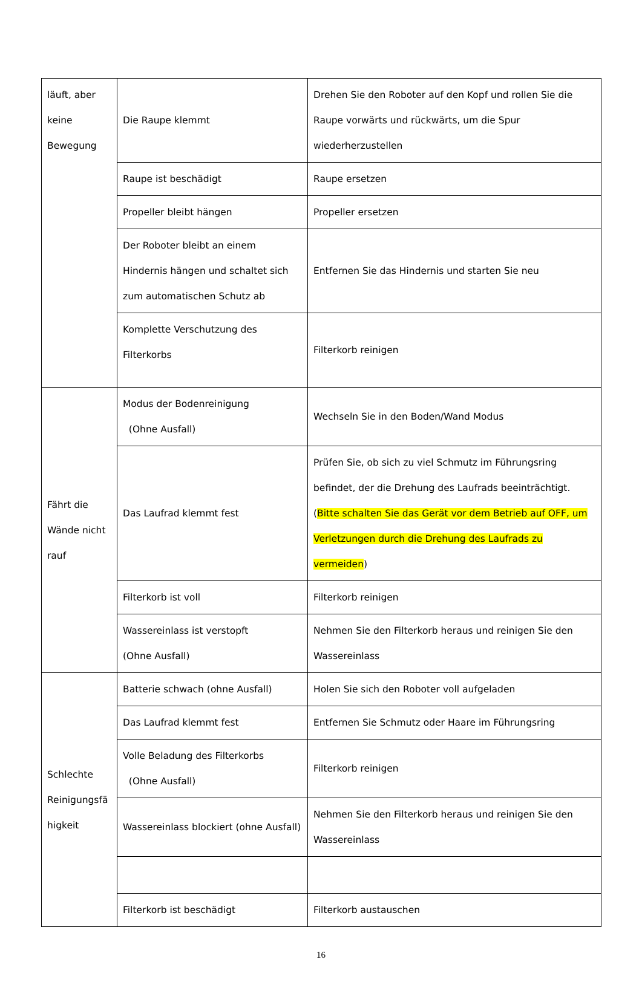| läuft, aber keine Bewegung | Die Raupe klemmt | Drehen Sie den Roboter auf den Kopf und rollen Sie die Raupe vorwärts und rückwärts, um die Spur wiederherzustellen |
| | Raupe ist beschädigt | Raupe ersetzen |
| | Propeller bleibt hängen | Propeller ersetzen |
| | Der Roboter bleibt an einem Hindernis hängen und schaltet sich zum automatischen Schutz ab | Entfernen Sie das Hindernis und starten Sie neu |
| | Komplette Verschutzung des Filterkorbs | Filterkorb reinigen |
| Fährt die Wände nicht rauf | Modus der Bodenreinigung (Ohne Ausfall) | Wechseln Sie in den Boden/Wand Modus |
| | Das Laufrad klemmt fest | Prüfen Sie, ob sich zu viel Schmutz im Führungsring befindet, der die Drehung des Laufrads beeinträchtigt. ( Bitte schalten Sie das Gerät vor dem Betrieb auf OFF, um Verletzungen durch die Drehung des Laufrads zu vermeiden ) |
| | Filterkorb ist voll | Filterkorb reinigen |
| | Wassereinlass ist verstopft (Ohne Ausfall) | Nehmen Sie den Filterkorb heraus und reinigen Sie den Wassereinlass |
| Schlechte Reinigungsfä higkeit | Batterie schwach (ohne Ausfall) | Holen Sie sich den Roboter voll aufgeladen |
| | Das Laufrad klemmt fest | Entfernen Sie Schmutz oder Haare im Führungsring |
| | Volle Beladung des Filterkorbs (Ohne Ausfall) | Filterkorb reinigen |
| | Wassereinlass blockiert (ohne Ausfall) | Nehmen Sie den Filterkorb heraus und reinigen Sie den Wassereinlass |
| | Filterkorb ist beschädigt | Filterkorb austauschen |
16